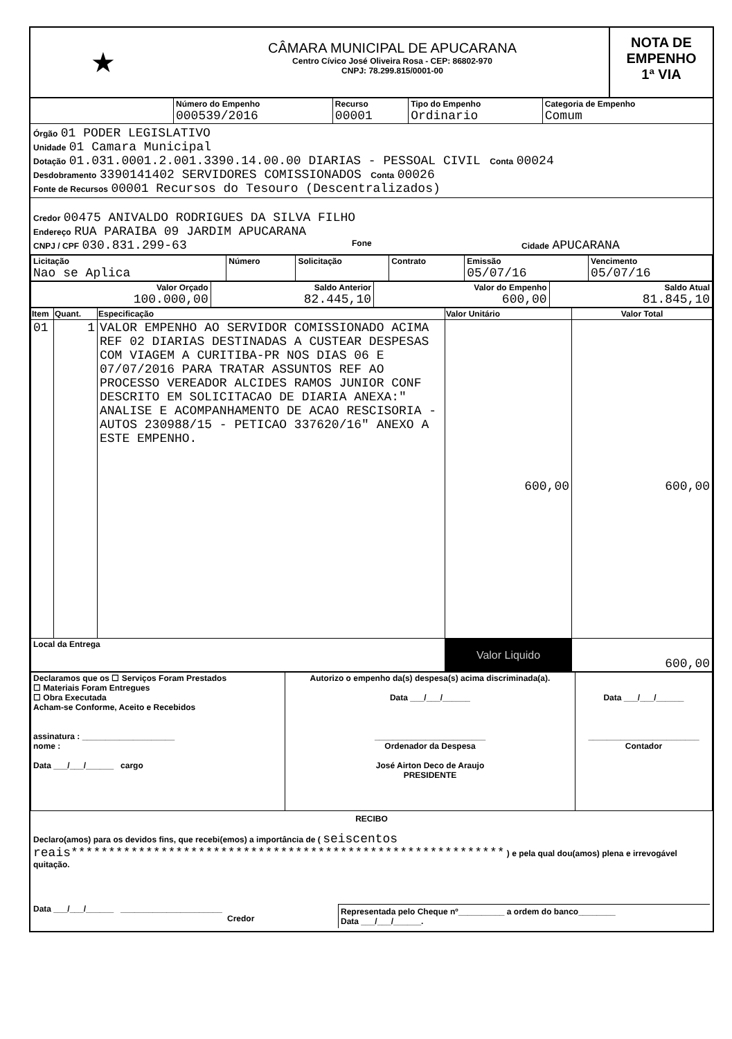★
CÂMARA MUNICIPAL DE APUCARANA
Centro Cívico José Oliveira Rosa - CEP: 86802-970
CNPJ: 78.299.815/0001-00
NOTA DE
EMPENHO
1ª VIA
| | Número do Empenho 000539/2016 | Recurso 00001 | Tipo do Empenho Ordinario | Categoria de Empenho Comum |
Órgão 01 PODER LEGISLATIVO
Unidade 01 Camara Municipal
Dotação 01.031.0001.2.001.3390.14.00.00 DIARIAS - PESSOAL CIVIL Conta 00024
Desdobramento 3390141402 SERVIDORES COMISSIONADOS Conta 00026
Fonte de Recursos 00001 Recursos do Tesouro (Descentralizados)
Credor 00475 ANIVALDO RODRIGUES DA SILVA FILHO
Endereço RUA PARAIBA 09 JARDIM APUCARANA
CNPJ / CPF 030.831.299-63
Fone Cidade APUCARANA
| Licitação Nao se Aplica | Número | Solicitação | Contrato | Emissão 05/07/16 | Vencimento 05/07/16 |
| Valor Orçado 100.000,00 | Saldo Anterior 82.445,10 | Valor do Empenho 600,00 | Saldo Atual 81.845,10 |
| Item | Quant. | Especificação | Valor Unitário | Valor Total |
| --- | --- | --- | --- | --- |
| 01 | 1 | VALOR EMPENHO AO SERVIDOR COMISSIONADO ACIMA REF 02 DIARIAS DESTINADAS A CUSTEAR DESPESAS COM VIAGEM A CURITIBA-PR NOS DIAS 06 E 07/07/2016 PARA TRATAR ASSUNTOS REF AO PROCESSO VEREADOR ALCIDES RAMOS JUNIOR CONF DESCRITO EM SOLICITACAO DE DIARIA ANEXA:" ANALISE E ACOMPANHAMENTO DE ACAO RESCISORIA - AUTOS 230988/15 - PETICAO 337620/16" ANEXO A ESTE EMPENHO. | 600,00 | 600,00 |
| Local da Entrega | | | Valor Liquido | 600,00 |
| Declaramos que os ☐ Serviços Foram Prestados ☐ Materiais Foram Entregues ☐ Obra Executada Acham-se Conforme, Aceito e Recebidos assinatura : ____________________ nome : Data ___/___/______ cargo | Autorizo o empenho da(s) despesa(s) acima discriminada(a). Data ___/___/______ ________________________ Ordenador da Despesa José Airton Deco de Araujo PRESIDENTE | Data ___/___/______ ________________________ Contador |
RECIBO
Declaro(amos) para os devidos fins, que recebi(emos) a importância de ( seiscentos reais********************************************************** ) e pela qual dou(amos) plena e irrevogável quitação.
Data ___/___/______ ______________________
Credor
Representada pelo Cheque nº__________ a ordem do banco________
Data ___/___/______.